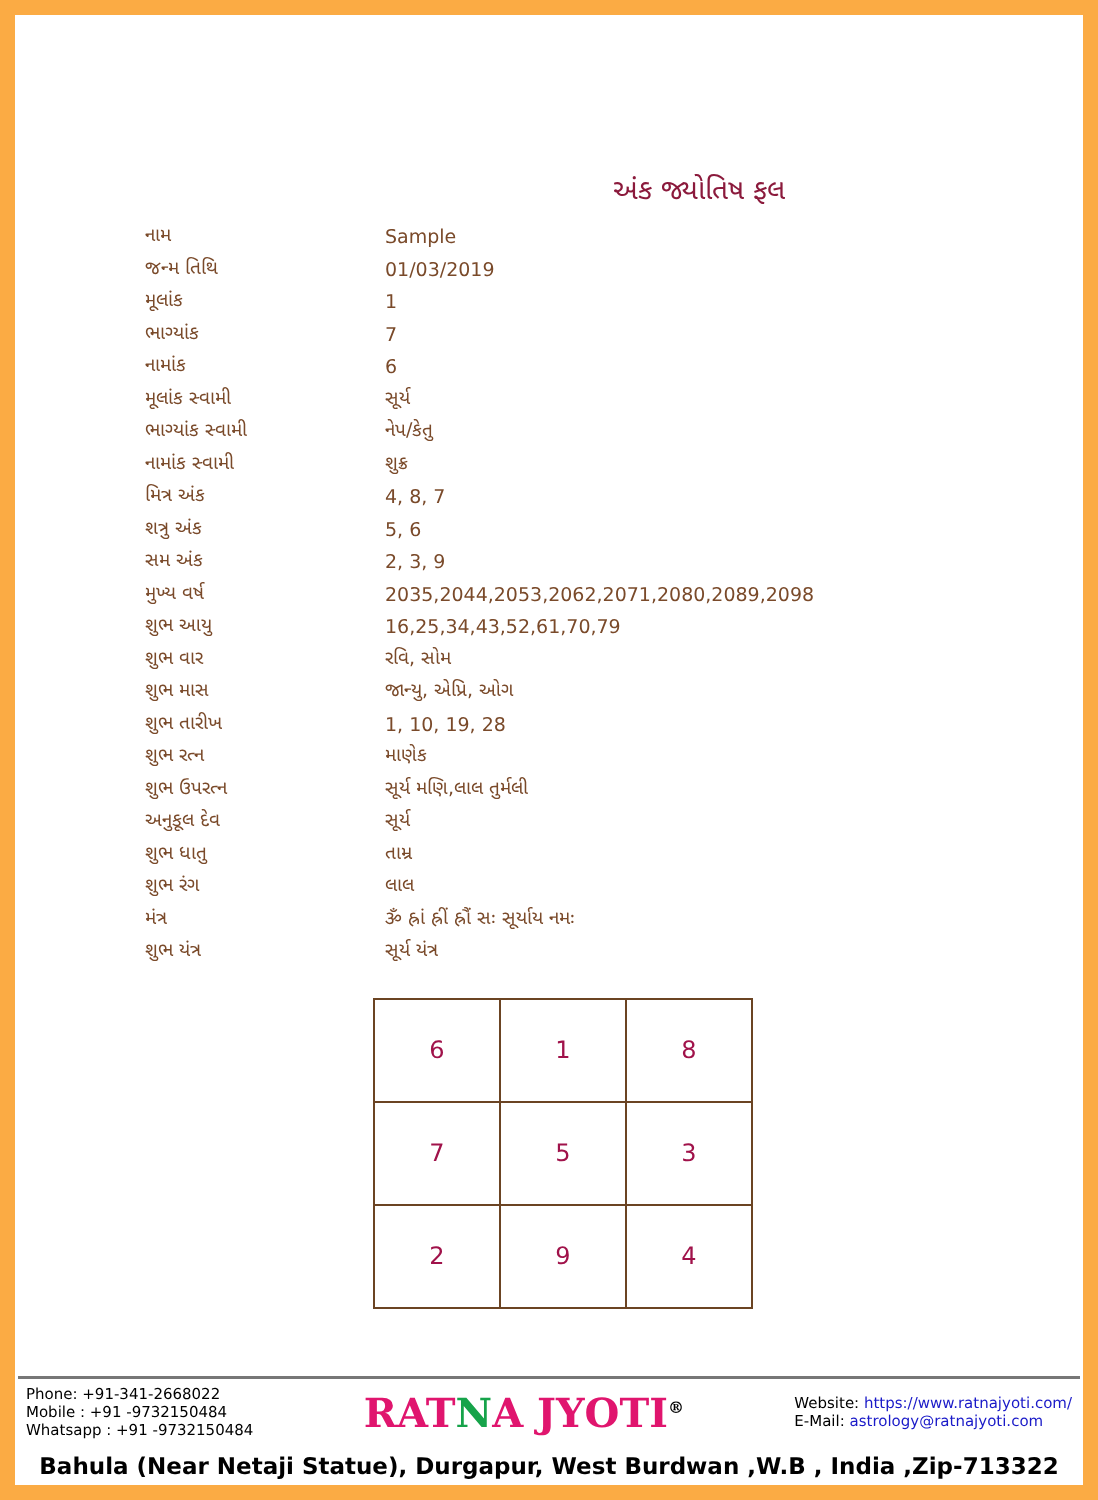અંક જ્યોતિષ ફલ
| નામ | Sample |
| જન્મ તિથિ | 01/03/2019 |
| મૂલાંક | 1 |
| ભાગ્યાંક | 7 |
| નામાંક | 6 |
| મૂલાંક સ્વામી | સૂર્ય |
| ભાગ્યાંક સ્વામી | નેપ/કેતુ |
| નામાંક સ્વામી | શુક્ર |
| મિત્ર અંક | 4, 8, 7 |
| શત્રુ અંક | 5, 6 |
| સમ અંક | 2, 3, 9 |
| મુખ્ય વર્ષ | 2035,2044,2053,2062,2071,2080,2089,2098 |
| શુભ આયુ | 16,25,34,43,52,61,70,79 |
| શુભ વાર | રવિ, સોમ |
| શુભ માસ | જાન્યુ, એપ્રિ, ઓગ |
| શુભ તારીખ | 1, 10, 19, 28 |
| શુભ રત્ન | માણેક |
| શુભ ઉપરત્ન | સૂર્ય મણિ,લાલ તુર્મલી |
| અનુકૂલ દેવ | સૂર્ય |
| શુભ ધાતુ | તામ્ર |
| શુભ રંગ | લાલ |
| મંત્ર | ૐ હ્રાં હ્રીં હ્રૌં સઃ સૂર્યાય નમઃ |
| શુભ યંત્ર | સૂર્ય યંત્ર |
| 6 | 1 | 8 |
| 7 | 5 | 3 |
| 2 | 9 | 4 |
Phone: +91-341-2668022
Mobile : +91 -9732150484
Whatsapp : +91 -9732150484
RATNA JYOTI<sup>®</sup>
Website: https://www.ratnajyoti.com/
E-Mail: astrology@ratnajyoti.com
Bahula (Near Netaji Statue), Durgapur, West Burdwan ,W.B , India ,Zip-713322